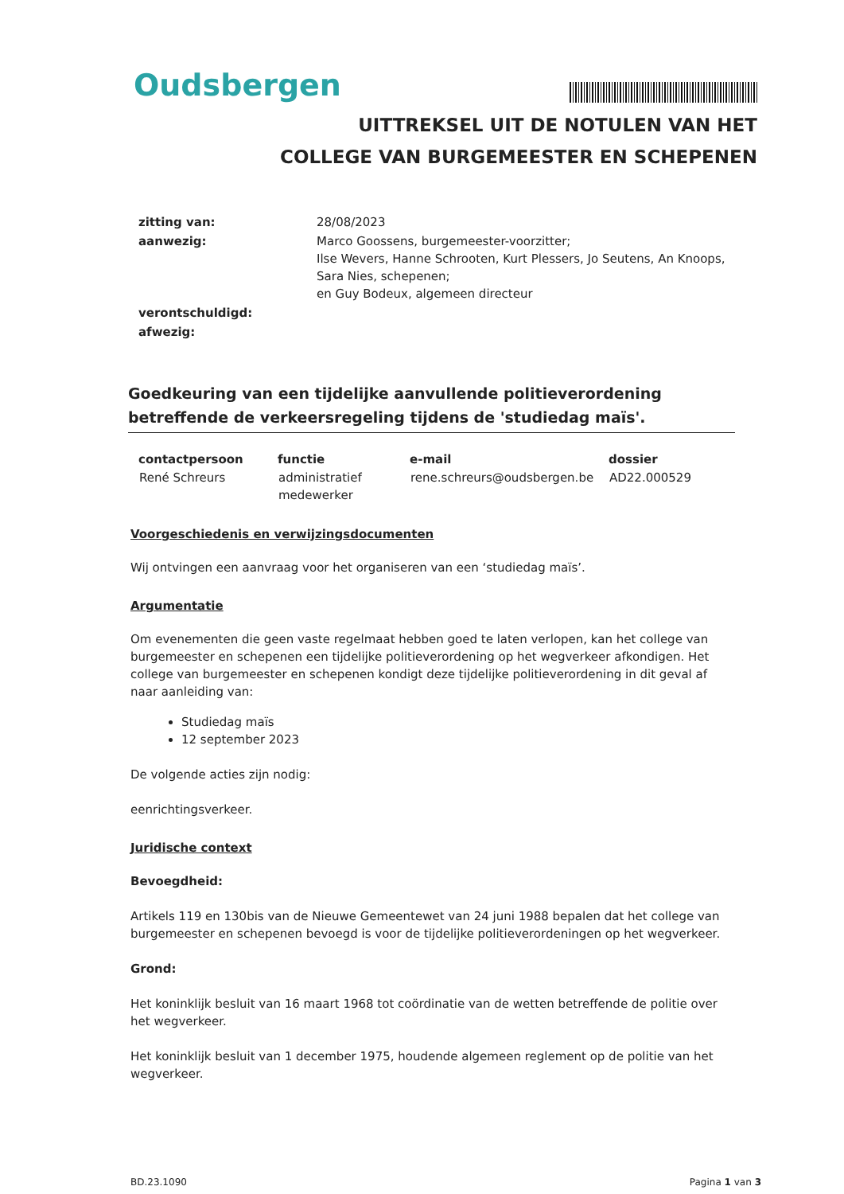Oudsbergen
UITTREKSEL UIT DE NOTULEN VAN HET
COLLEGE VAN BURGEMEESTER EN SCHEPENEN
| zitting van: | 28/08/2023 |
| aanwezig: | Marco Goossens, burgemeester-voorzitter; Ilse Wevers, Hanne Schrooten, Kurt Plessers, Jo Seutens, An Knoops, Sara Nies, schepenen; en Guy Bodeux, algemeen directeur |
| verontschuldigd: | |
| afwezig: | |
Goedkeuring van een tijdelijke aanvullende politieverordening betreffende de verkeersregeling tijdens de 'studiedag maïs'.
| contactpersoon | functie | e-mail | dossier |
| --- | --- | --- | --- |
| René Schreurs | administratief medewerker | rene.schreurs@oudsbergen.be | AD22.000529 |
Voorgeschiedenis en verwijzingsdocumenten
Wij ontvingen een aanvraag voor het organiseren van een ‘studiedag maïs’.
Argumentatie
Om evenementen die geen vaste regelmaat hebben goed te laten verlopen, kan het college van burgemeester en schepenen een tijdelijke politieverordening op het wegverkeer afkondigen. Het college van burgemeester en schepenen kondigt deze tijdelijke politieverordening in dit geval af naar aanleiding van:
Studiedag maïs
12 september 2023
De volgende acties zijn nodig:
eenrichtingsverkeer.
Juridische context
Bevoegdheid:
Artikels 119 en 130bis van de Nieuwe Gemeentewet van 24 juni 1988 bepalen dat het college van burgemeester en schepenen bevoegd is voor de tijdelijke politieverordeningen op het wegverkeer.
Grond:
Het koninklijk besluit van 16 maart 1968 tot coördinatie van de wetten betreffende de politie over het wegverkeer.
Het koninklijk besluit van 1 december 1975, houdende algemeen reglement op de politie van het wegverkeer.
BD.23.1090 Pagina 1 van 3